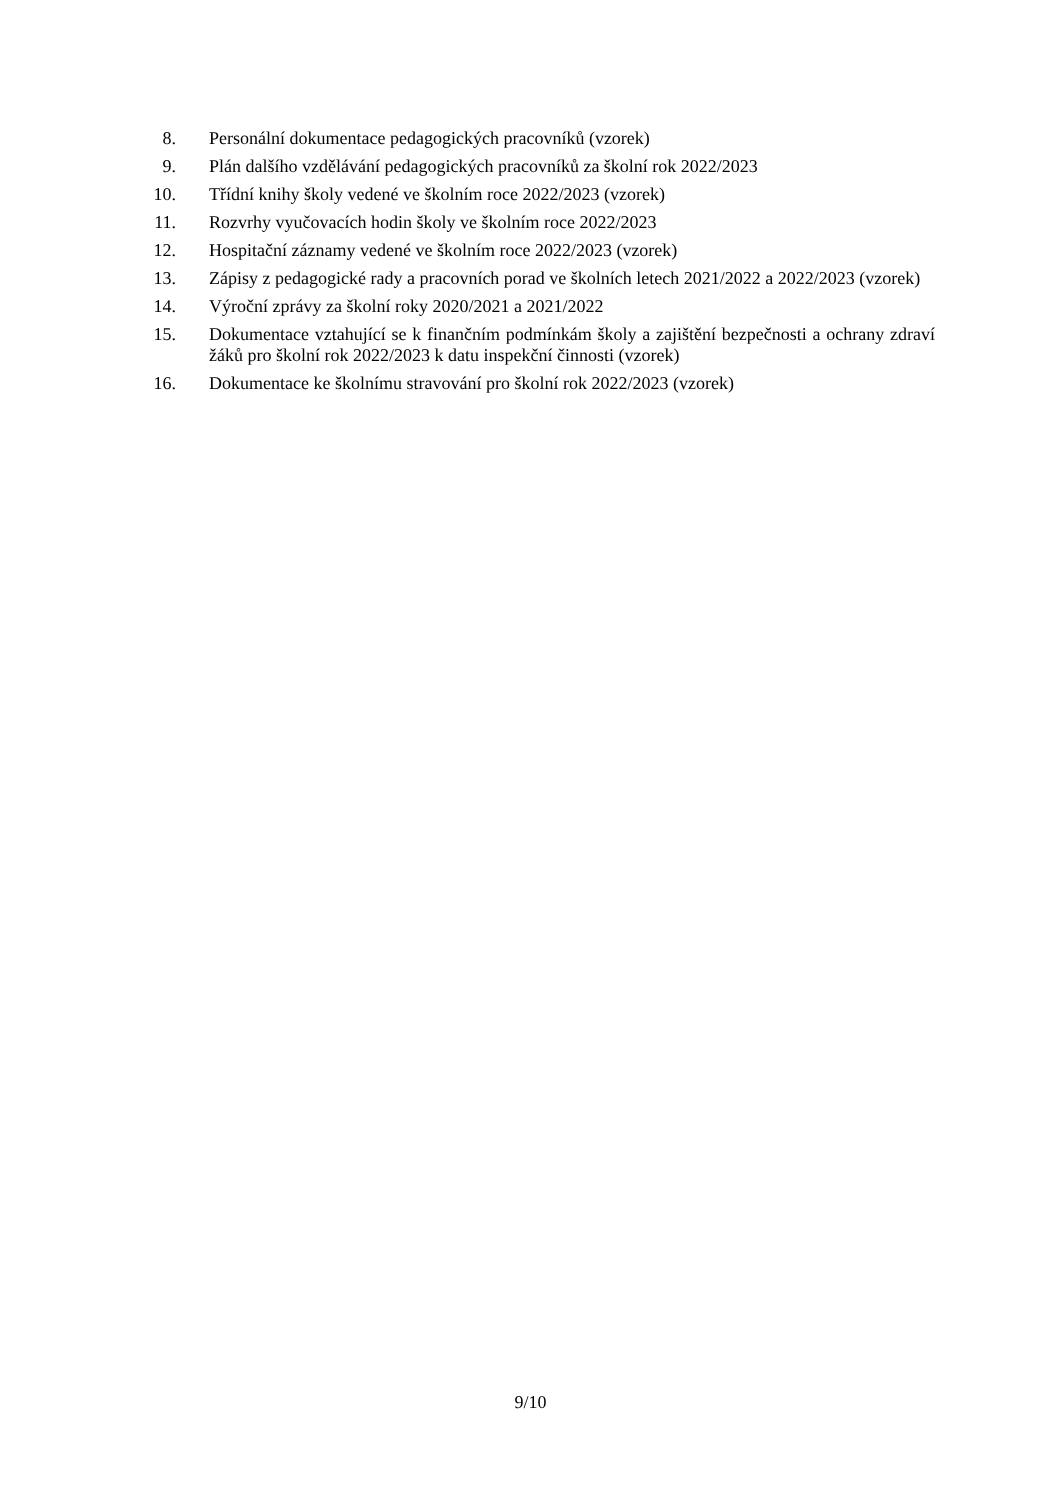8. Personální dokumentace pedagogických pracovníků (vzorek)
9. Plán dalšího vzdělávání pedagogických pracovníků za školní rok 2022/2023
10. Třídní knihy školy vedené ve školním roce 2022/2023 (vzorek)
11. Rozvrhy vyučovacích hodin školy ve školním roce 2022/2023
12. Hospitační záznamy vedené ve školním roce 2022/2023 (vzorek)
13. Zápisy z pedagogické rady a pracovních porad ve školních letech 2021/2022 a 2022/2023 (vzorek)
14. Výroční zprávy za školní roky 2020/2021 a 2021/2022
15. Dokumentace vztahující se k finančním podmínkám školy a zajištění bezpečnosti a ochrany zdraví žáků pro školní rok 2022/2023 k datu inspekční činnosti (vzorek)
16. Dokumentace ke školnímu stravování pro školní rok 2022/2023 (vzorek)
9/10